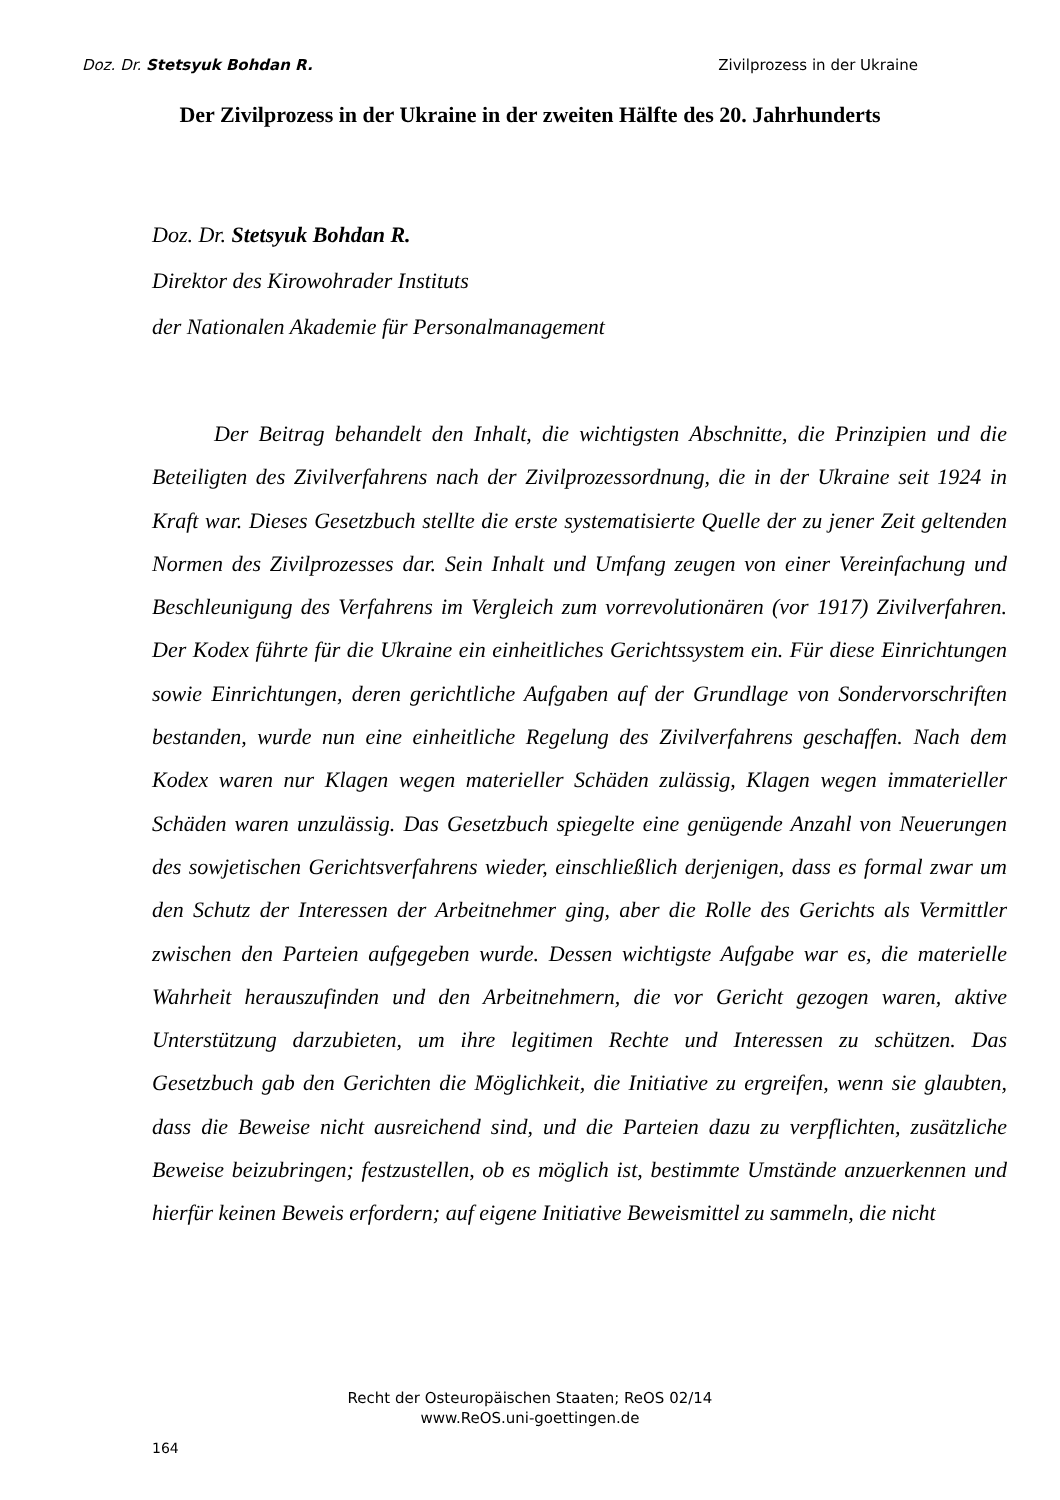Doz. Dr. Stetsyuk Bohdan R. Zivilprozess in der Ukraine
Der Zivilprozess in der Ukraine in der zweiten Hälfte des 20. Jahrhunderts
Doz. Dr. Stetsyuk Bohdan R.
Direktor des Kirowohrader Instituts
der Nationalen Akademie für Personalmanagement
Der Beitrag behandelt den Inhalt, die wichtigsten Abschnitte, die Prinzipien und die Beteiligten des Zivilverfahrens nach der Zivilprozessordnung, die in der Ukraine seit 1924 in Kraft war. Dieses Gesetzbuch stellte die erste systematisierte Quelle der zu jener Zeit geltenden Normen des Zivilprozesses dar. Sein Inhalt und Umfang zeugen von einer Vereinfachung und Beschleunigung des Verfahrens im Vergleich zum vorrevolutionären (vor 1917) Zivilverfahren. Der Kodex führte für die Ukraine ein einheitliches Gerichtssystem ein. Für diese Einrichtungen sowie Einrichtungen, deren gerichtliche Aufgaben auf der Grundlage von Sondervorschriften bestanden, wurde nun eine einheitliche Regelung des Zivilverfahrens geschaffen. Nach dem Kodex waren nur Klagen wegen materieller Schäden zulässig, Klagen wegen immaterieller Schäden waren unzulässig. Das Gesetzbuch spiegelte eine genügende Anzahl von Neuerungen des sowjetischen Gerichtsverfahrens wieder, einschließlich derjenigen, dass es formal zwar um den Schutz der Interessen der Arbeitnehmer ging, aber die Rolle des Gerichts als Vermittler zwischen den Parteien aufgegeben wurde. Dessen wichtigste Aufgabe war es, die materielle Wahrheit herauszufinden und den Arbeitnehmern, die vor Gericht gezogen waren, aktive Unterstützung darzubieten, um ihre legitimen Rechte und Interessen zu schützen. Das Gesetzbuch gab den Gerichten die Möglichkeit, die Initiative zu ergreifen, wenn sie glaubten, dass die Beweise nicht ausreichend sind, und die Parteien dazu zu verpflichten, zusätzliche Beweise beizubringen; festzustellen, ob es möglich ist, bestimmte Umstände anzuerkennen und hierfür keinen Beweis erfordern; auf eigene Initiative Beweismittel zu sammeln, die nicht
Recht der Osteuropäischen Staaten; ReOS 02/14
www.ReOS.uni-goettingen.de
164